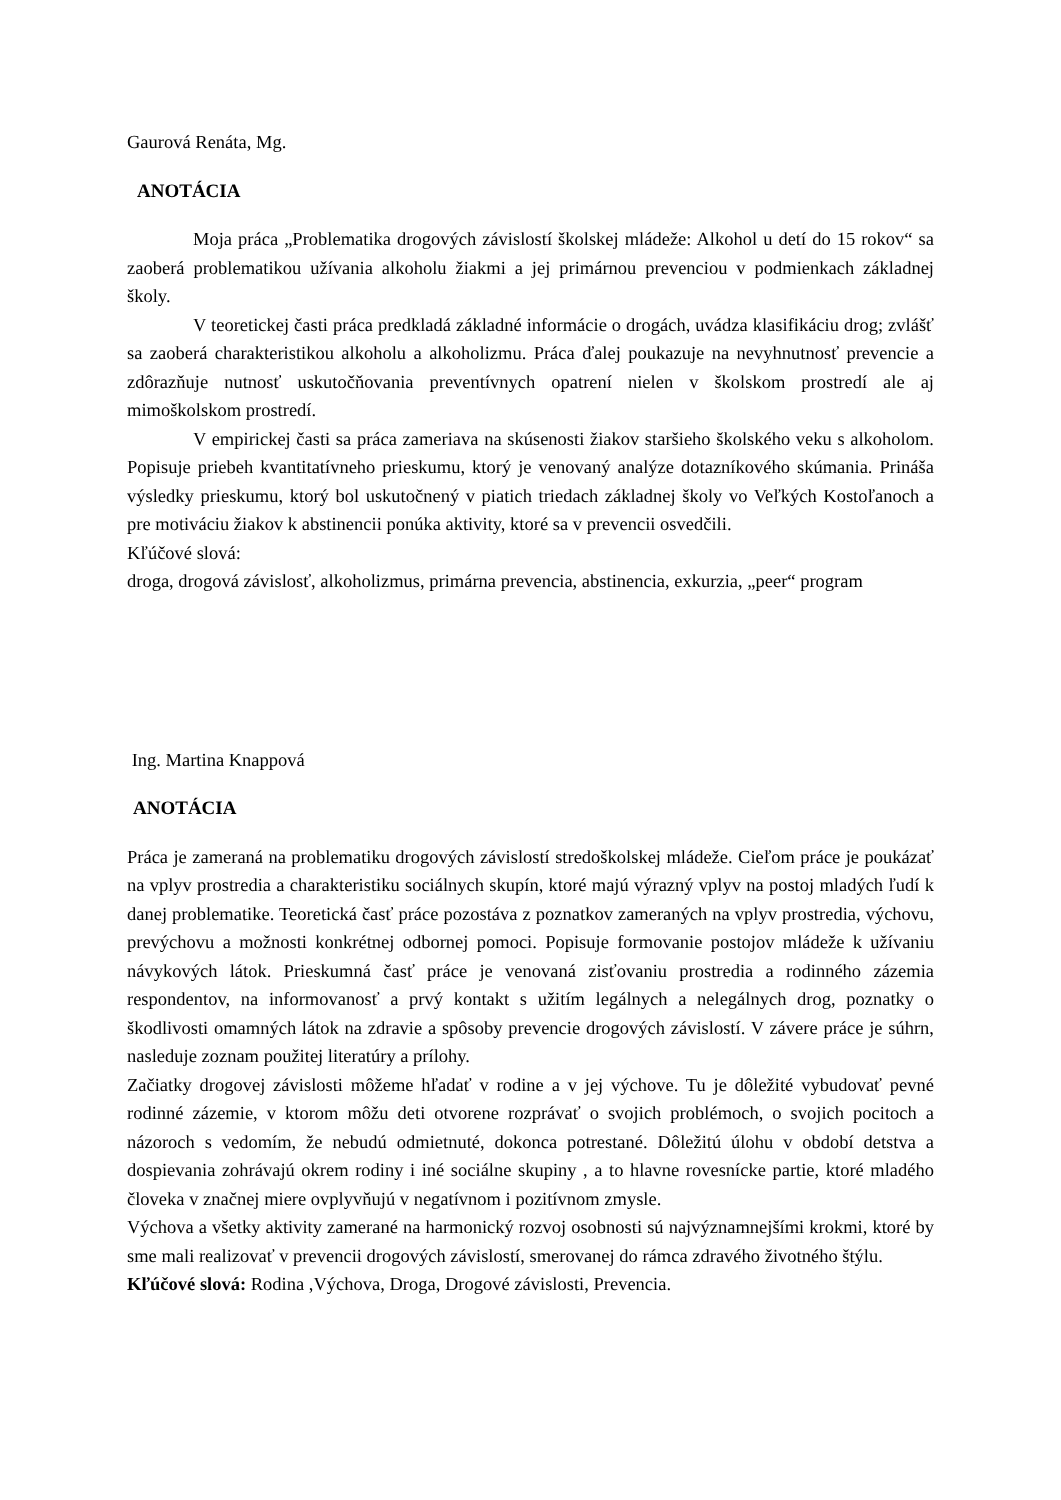Gaurová Renáta, Mg.
ANOTÁCIA
Moja práca „Problematika drogových závislostí školskej mládeže: Alkohol u detí do 15 rokov“ sa zaoberá problematikou užívania alkoholu žiakmi a jej primárnou prevenciou v podmienkach základnej školy.
V teoretickej časti práca predkladá základné informácie o drogách, uvádza klasifikáciu drog; zvlášť sa zaoberá charakteristikou alkoholu a alkoholizmu. Práca ďalej poukazuje na nevyhnutnosť prevencie a zdôrazňuje nutnosť uskutočňovania preventívnych opatrení nielen v školskom prostredí ale aj mimoškolskom prostredí.
V empirickej časti sa práca zameriava na skúsenosti žiakov staršieho školského veku s alkoholom. Popisuje priebeh kvantitatívneho prieskumu, ktorý je venovaný analýze dotazníkového skúmania. Prináša výsledky prieskumu, ktorý bol uskutočnený v piatich triedach základnej školy vo Veľkých Kostoľanoch a pre motiváciu žiakov k abstinencii ponúka aktivity, ktoré sa v prevencii osvedčili.
Kľúčové slová:
droga, drogová závislosť, alkoholizmus, primárna prevencia, abstinencia, exkurzia, „peer“ program
Ing. Martina Knappová
ANOTÁCIA
Práca je zameraná na problematiku drogových závislostí stredoškolskej mládeže. Cieľom práce je poukázať na vplyv prostredia a charakteristiku sociálnych skupín, ktoré majú výrazný vplyv na postoj mladých ľudí k danej problematike. Teoretická časť práce pozostáva z poznatkov zameraných na vplyv prostredia, výchovu, prevýchovu a možnosti konkrétnej odbornej pomoci. Popisuje formovanie postojov mládeže k užívaniu návykových látok. Prieskumná časť práce je venovaná zisťovaniu prostredia a rodinného zázemia respondentov, na informovanosť a prvý kontakt s užitím legálnych a nelegálnych drog, poznatky o škodlivosti omamných látok na zdravie a spôsoby prevencie drogových závislostí. V závere práce je súhrn, nasleduje zoznam použitej literatúry a prílohy.
Začiatky drogovej závislosti môžeme hľadať v rodine a v jej výchove. Tu je dôležité vybudovať pevné rodinné zázemie, v ktorom môžu deti otvorene rozprávať o svojich problémoch, o svojich pocitoch a názoroch s vedomím, že nebudú odmietnuté, dokonca potrestané. Dôležitú úlohu v období detstva a dospievania zohrávajú okrem rodiny i iné sociálne skupiny , a to hlavne rovesnícke partie, ktoré mladého človeka v značnej miere ovplyvňujú v negatívnom i pozitívnom zmysle.
Výchova a všetky aktivity zamerané na harmonický rozvoj osobnosti sú najvýznamnejšími krokmi, ktoré by sme mali realizovať v prevencii drogových závislostí, smerovanej do rámca zdravého životného štýlu.
Kľúčové slová: Rodina ,Výchova, Droga, Drogové závislosti, Prevencia.